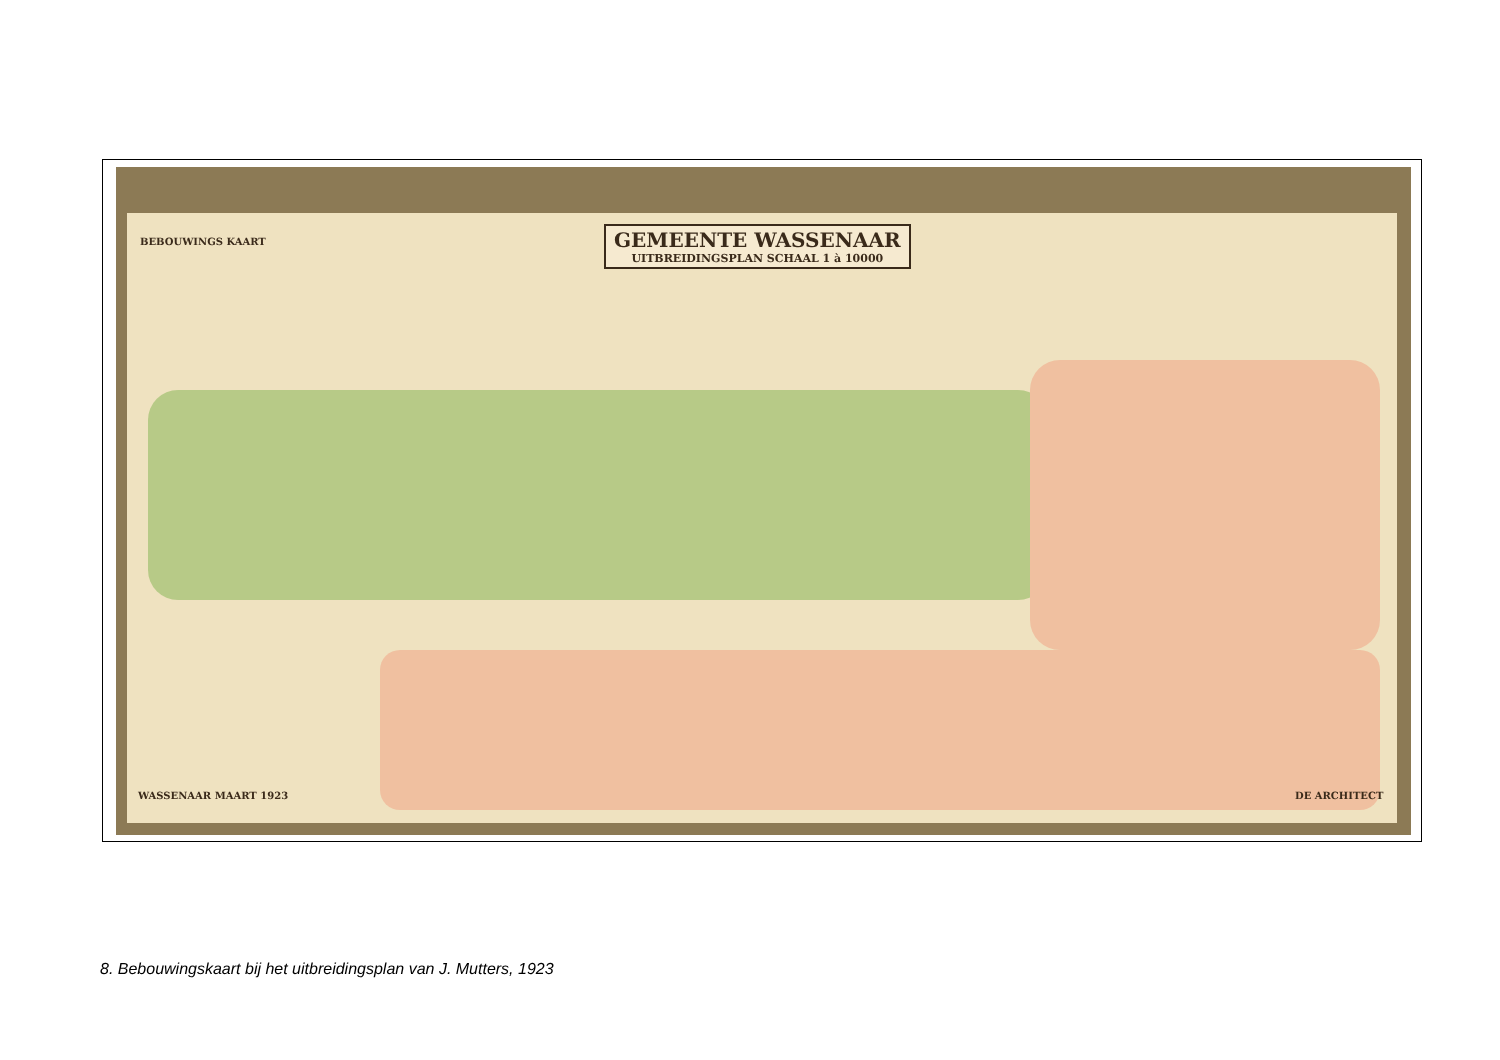GEMEENTE WASSENAAR
UITBREIDINGSPLAN SCHAAL 1 à 10000
BEBOUWINGS KAART
WASSENAAR MAART 1923 DE ARCHITECT
8. Bebouwingskaart bij het uitbreidingsplan van J. Mutters, 1923